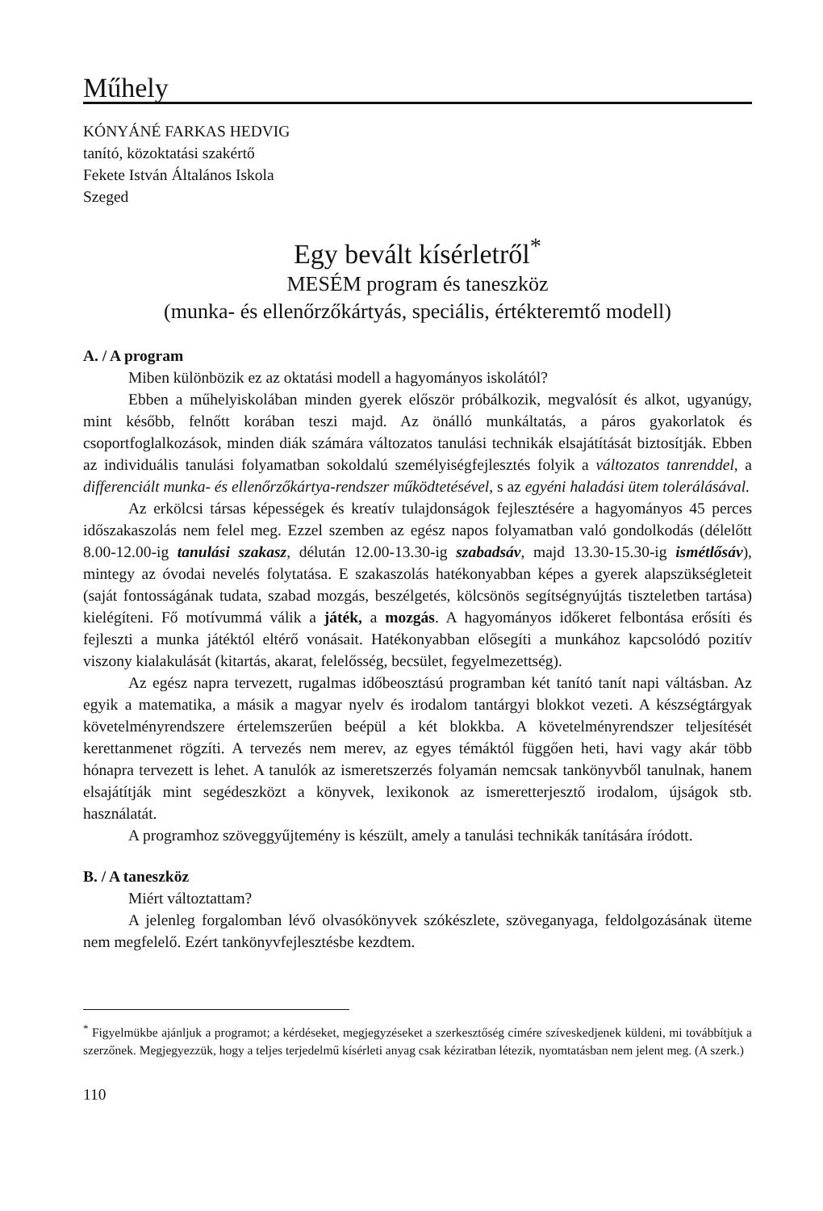Műhely
KÓNYÁNÉ FARKAS HEDVIG
tanító, közoktatási szakértő
Fekete István Általános Iskola
Szeged
Egy bevált kísérletről<sup>*</sup>
MESÉM program és taneszköz
(munka- és ellenőrzőkártyás, speciális, értékteremtő modell)
A. / A program
Miben különbözik ez az oktatási modell a hagyományos iskolától?
Ebben a műhelyiskolában minden gyerek először próbálkozik, megvalósít és alkot, ugyanúgy, mint később, felnőtt korában teszi majd. Az önálló munkáltatás, a páros gyakorlatok és csoportfoglalkozások, minden diák számára változatos tanulási technikák elsajátítását biztosítják. Ebben az individuális tanulási folyamatban sokoldalú személyiségfejlesztés folyik a változatos tanrenddel, a differenciált munka- és ellenőrzőkártya-rendszer működtetésével, s az egyéni haladási ütem tolerálásával.
Az erkölcsi társas képességek és kreatív tulajdonságok fejlesztésére a hagyományos 45 perces időszakaszolás nem felel meg. Ezzel szemben az egész napos folyamatban való gondolkodás (délelőtt 8.00-12.00-ig tanulási szakasz, délután 12.00-13.30-ig szabadsáv, majd 13.30-15.30-ig ismétlősáv), mintegy az óvodai nevelés folytatása. E szakaszolás hatékonyabban képes a gyerek alapszükségleteit (saját fontosságának tudata, szabad mozgás, beszélgetés, kölcsönös segítségnyújtás tiszteletben tartása) kielégíteni. Fő motívummá válik a játék, a mozgás. A hagyományos időkeret felbontása erősíti és fejleszti a munka játéktól eltérő vonásait. Hatékonyabban elősegíti a munkához kapcsolódó pozitív viszony kialakulását (kitartás, akarat, felelősség, becsület, fegyelmezettség).
Az egész napra tervezett, rugalmas időbeosztású programban két tanító tanít napi váltásban. Az egyik a matematika, a másik a magyar nyelv és irodalom tantárgyi blokkot vezeti. A készségtárgyak követelményrendszere értelemszerűen beépül a két blokkba. A követelményrendszer teljesítését kerettanmenet rögzíti. A tervezés nem merev, az egyes témáktól függően heti, havi vagy akár több hónapra tervezett is lehet. A tanulók az ismeretszerzés folyamán nemcsak tankönyvből tanulnak, hanem elsajátítják mint segédeszközt a könyvek, lexikonok az ismeretterjesztő irodalom, újságok stb. használatát.
A programhoz szöveggyűjtemény is készült, amely a tanulási technikák tanítására íródott.
B. / A taneszköz
Miért változtattam?
A jelenleg forgalomban lévő olvasókönyvek szókészlete, szöveganyaga, feldolgozásának üteme nem megfelelő. Ezért tankönyvfejlesztésbe kezdtem.
<sup>*</sup> Figyelmükbe ajánljuk a programot; a kérdéseket, megjegyzéseket a szerkesztőség címére szíveskedjenek küldeni, mi továbbítjuk a szerzőnek. Megjegyezzük, hogy a teljes terjedelmű kísérleti anyag csak kéziratban létezik, nyomtatásban nem jelent meg. (A szerk.)
110